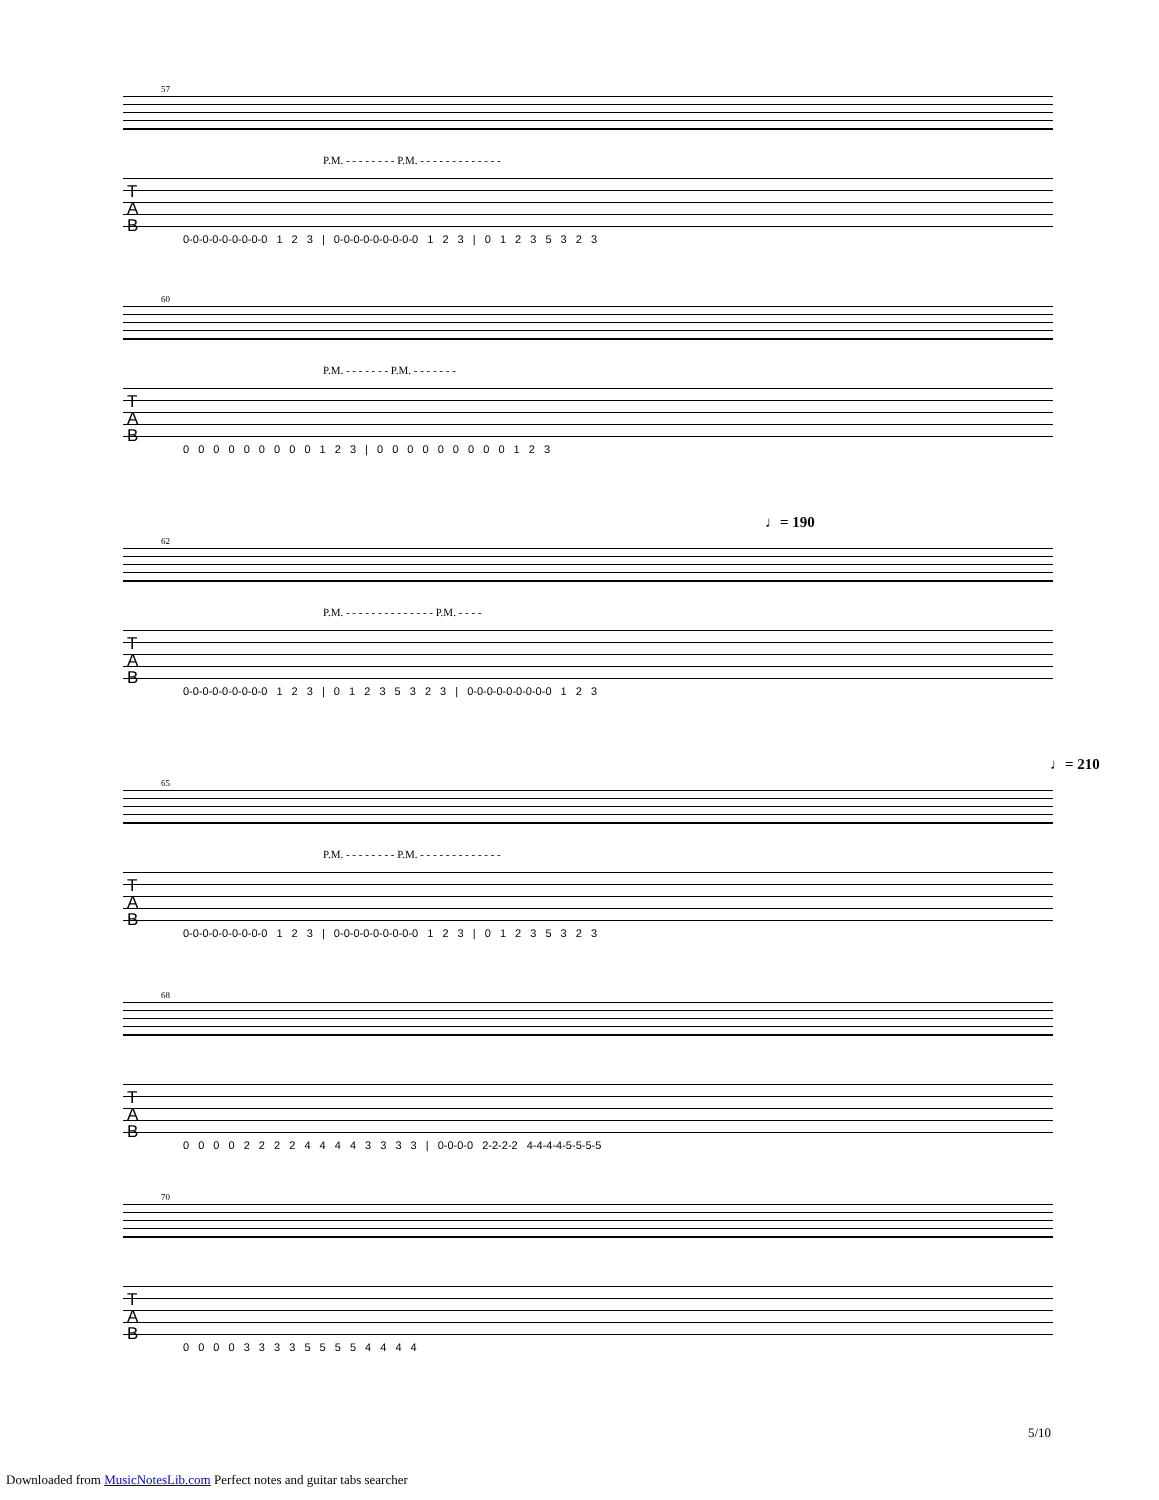57
P.M. - - - - - - - - P.M. - - - - - - - - - - - - -
T A B
0-0-0-0-0-0-0-0-0 1 2 3 | 0-0-0-0-0-0-0-0-0 1 2 3 | 0 1 2 3 5 3 2 3
60
P.M. - - - - - - - P.M. - - - - - - -
T A B
0 0 0 0 0 0 0 0 0 1 2 3 | 0 0 0 0 0 0 0 0 0 1 2 3
♩= 190
62
P.M. - - - - - - - - - - - - - - P.M. - - - -
T A B
0-0-0-0-0-0-0-0-0 1 2 3 | 0 1 2 3 5 3 2 3 | 0-0-0-0-0-0-0-0-0 1 2 3
♩= 210
65
P.M. - - - - - - - - P.M. - - - - - - - - - - - - -
T A B
0-0-0-0-0-0-0-0-0 1 2 3 | 0-0-0-0-0-0-0-0-0 1 2 3 | 0 1 2 3 5 3 2 3
68
T A B
0 0 0 0 2 2 2 2 4 4 4 4 3 3 3 3 | 0-0-0-0 2-2-2-2 4-4-4-4-5-5-5-5
70
T A B
0 0 0 0 3 3 3 3 5 5 5 5 4 4 4 4
5/10
Downloaded from MusicNotesLib.com Perfect notes and guitar tabs searcher